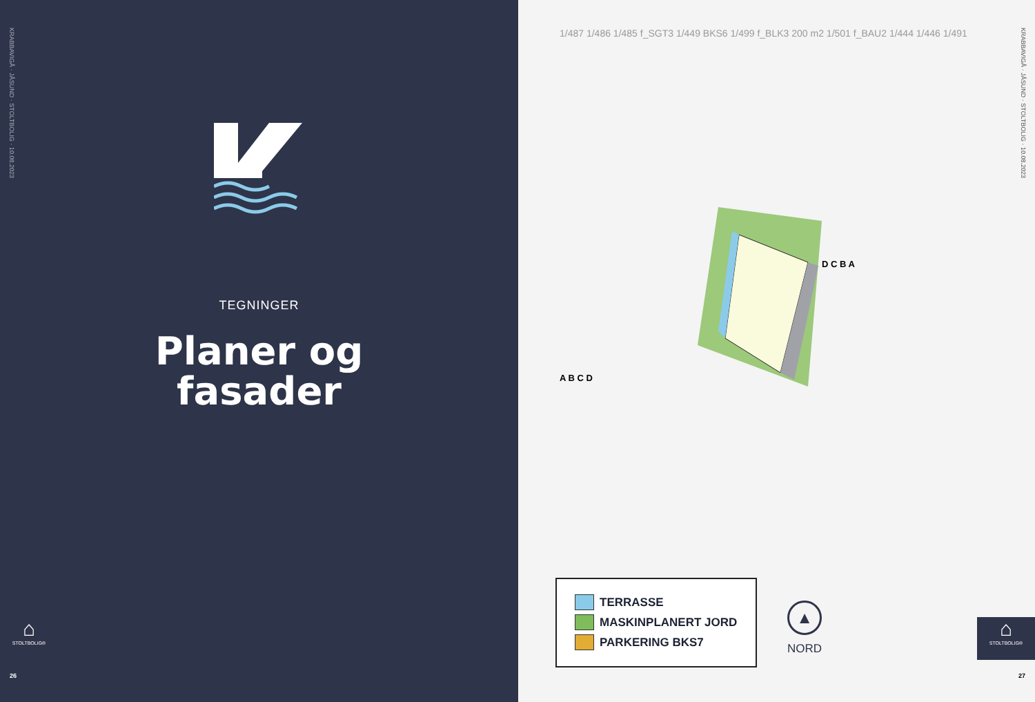KRABBAVIGÅ · JÅSUND · STOLTBOLIG · 10.08.2023
TEGNINGER
Planer og
fasader
⌂
STOLTBOLIG®
26
KRABBAVIGÅ · JÅSUND · STOLTBOLIG · 10.08.2023
D C B A
A B C D
1/487 1/486 1/485 f_SGT3 1/449 BKS6 1/499 f_BLK3 200 m2 1/501 f_BAU2 1/444 1/446 1/491
TERRASSE
MASKINPLANERT JORD
PARKERING BKS7
▲
NORD
⌂
STOLTBOLIG®
27